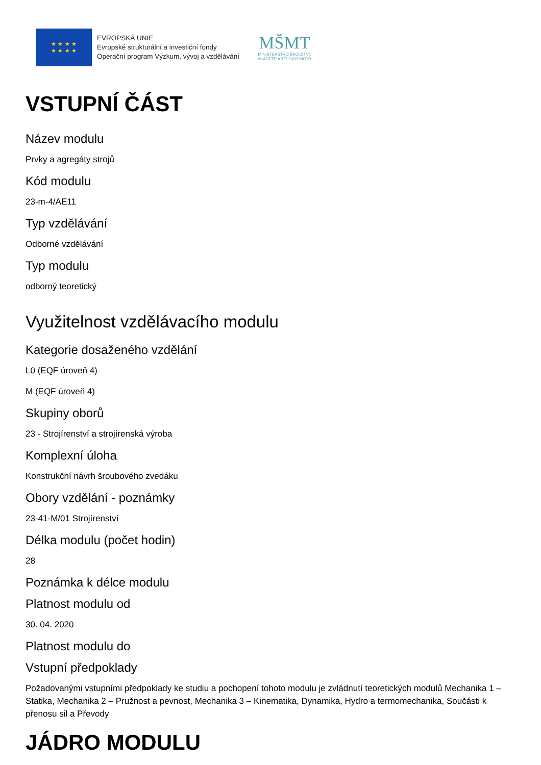★ ★ ★ ★
★ ★ ★ ★
EVROPSKÁ UNIE
Evropské strukturální a investiční fondy
Operační program Výzkum, vývoj a vzdělávání
MŠMT
MINISTERSTVO ŠKOLSTVÍ,
MLÁDEŽE A TĚLOVÝCHOVY
VSTUPNÍ ČÁST
Název modulu
Prvky a agregáty strojů
Kód modulu
23-m-4/AE11
Typ vzdělávání
Odborné vzdělávání
Typ modulu
odborný teoretický
Využitelnost vzdělávacího modulu
Kategorie dosaženého vzdělání
L0 (EQF úroveň 4)
M (EQF úroveň 4)
Skupiny oborů
23 - Strojírenství a strojírenská výroba
Komplexní úloha
Konstrukční návrh šroubového zvedáku
Obory vzdělání - poznámky
23-41-M/01 Strojírenství
Délka modulu (počet hodin)
28
Poznámka k délce modulu
Platnost modulu od
30. 04. 2020
Platnost modulu do
Vstupní předpoklady
Požadovanými vstupními předpoklady ke studiu a pochopení tohoto modulu je zvládnutí teoretických modulů Mechanika 1 – Statika, Mechanika 2 – Pružnost a pevnost, Mechanika 3 – Kinematika, Dynamika, Hydro a termomechanika, Součásti k přenosu sil a Převody
JÁDRO MODULU